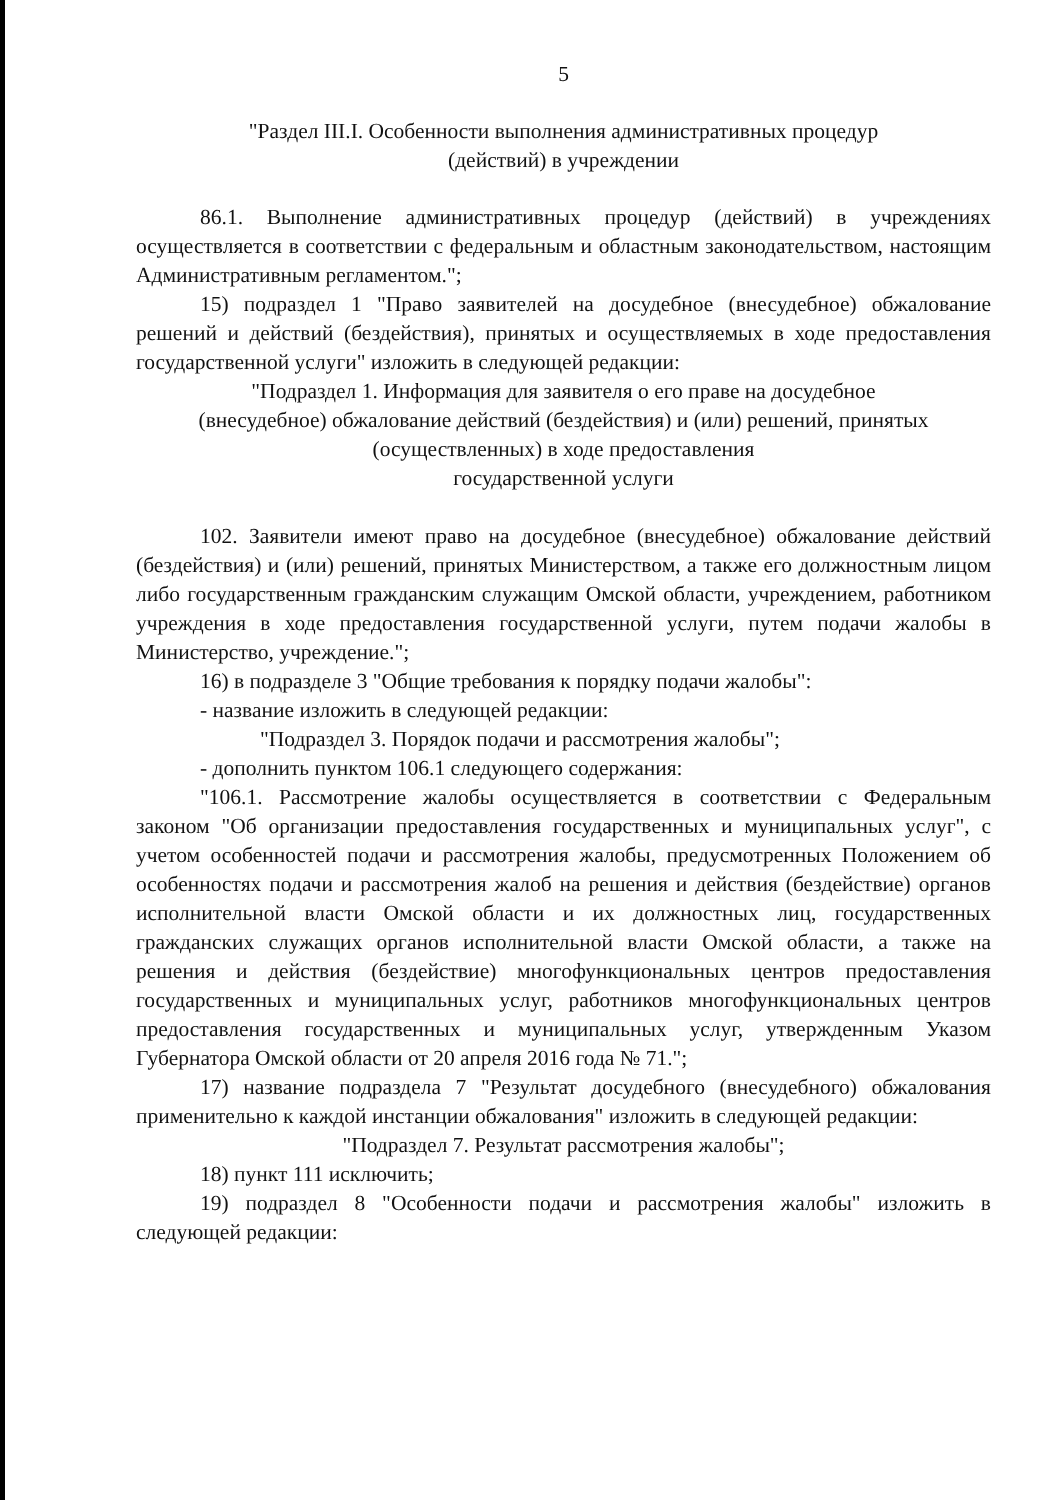5
"Раздел III.I. Особенности выполнения административных процедур
(действий) в учреждении
86.1. Выполнение административных процедур (действий) в учреждениях осуществляется в соответствии с федеральным и областным законодательством, настоящим Административным регламентом.";
15) подраздел 1 "Право заявителей на досудебное (внесудебное) обжалование решений и действий (бездействия), принятых и осуществляемых в ходе предоставления государственной услуги" изложить в следующей редакции:
"Подраздел 1. Информация для заявителя о его праве на досудебное
(внесудебное) обжалование действий (бездействия) и (или) решений, принятых
(осуществленных) в ходе предоставления
государственной услуги
102. Заявители имеют право на досудебное (внесудебное) обжалование действий (бездействия) и (или) решений, принятых Министерством, а также его должностным лицом либо государственным гражданским служащим Омской области, учреждением, работником учреждения в ходе предоставления государственной услуги, путем подачи жалобы в Министерство, учреждение.";
16) в подразделе 3 "Общие требования к порядку подачи жалобы":
- название изложить в следующей редакции:
"Подраздел 3. Порядок подачи и рассмотрения жалобы";
- дополнить пунктом 106.1 следующего содержания:
"106.1. Рассмотрение жалобы осуществляется в соответствии с Федеральным законом "Об организации предоставления государственных и муниципальных услуг", с учетом особенностей подачи и рассмотрения жалобы, предусмотренных Положением об особенностях подачи и рассмотрения жалоб на решения и действия (бездействие) органов исполнительной власти Омской области и их должностных лиц, государственных гражданских служащих органов исполнительной власти Омской области, а также на решения и действия (бездействие) многофункциональных центров предоставления государственных и муниципальных услуг, работников многофункциональных центров предоставления государственных и муниципальных услуг, утвержденным Указом Губернатора Омской области от 20 апреля 2016 года № 71.";
17) название подраздела 7 "Результат досудебного (внесудебного) обжалования применительно к каждой инстанции обжалования" изложить в следующей редакции:
"Подраздел 7. Результат рассмотрения жалобы";
18) пункт 111 исключить;
19) подраздел 8 "Особенности подачи и рассмотрения жалобы" изложить в следующей редакции: